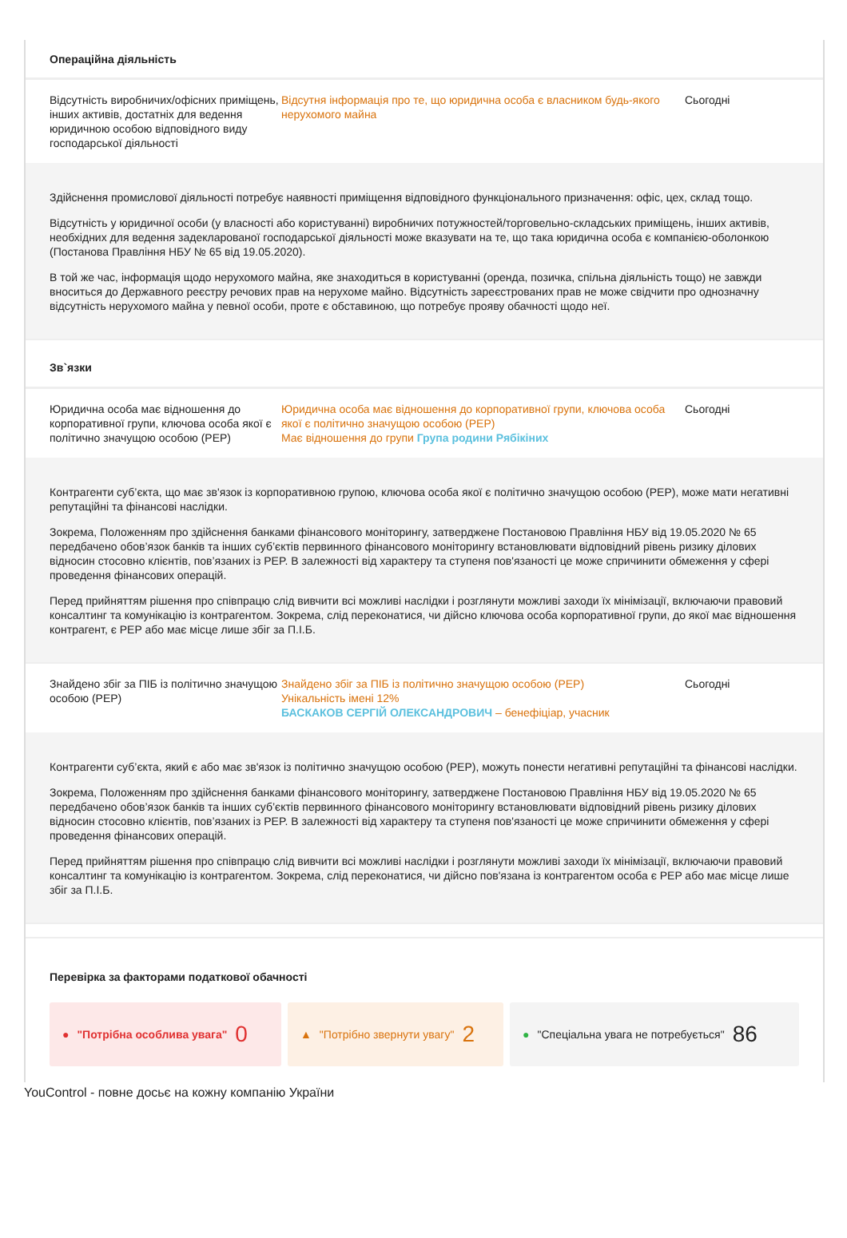Операційна діяльність
Відсутність виробничих/офісних приміщень, інших активів, достатніх для ведення юридичною особою відповідного виду господарської діяльності
Відсутня інформація про те, що юридична особа є власником будь-якого нерухомого майна
Сьогодні
Здійснення промислової діяльності потребує наявності приміщення відповідного функціонального призначення: офіс, цех, склад тощо.
Відсутність у юридичної особи (у власності або користуванні) виробничих потужностей/торговельно-складських приміщень, інших активів, необхідних для ведення задекларованої господарської діяльності може вказувати на те, що така юридична особа є компанією-оболонкою (Постанова Правління НБУ № 65 від 19.05.2020).
В той же час, інформація щодо нерухомого майна, яке знаходиться в користуванні (оренда, позичка, спільна діяльність тощо) не завжди вноситься до Державного реєстру речових прав на нерухоме майно. Відсутність зареєстрованих прав не може свідчити про однозначну відсутність нерухомого майна у певної особи, проте є обставиною, що потребує прояву обачності щодо неї.
Зв`язки
Юридична особа має відношення до корпоративної групи, ключова особа якої є політично значущою особою (PEP)
Юридична особа має відношення до корпоративної групи, ключова особа якої є політично значущою особою (PEP)
Має відношення до групи Група родини Рябікіних
Сьогодні
Контрагенти суб’єкта, що має зв'язок із корпоративною групою, ключова особа якої є політично значущою особою (PEP), може мати негативні репутаційні та фінансові наслідки.
Зокрема, Положенням про здійснення банками фінансового моніторингу, затверджене Постановою Правління НБУ від 19.05.2020 № 65 передбачено обов’язок банків та інших суб’єктів первинного фінансового моніторингу встановлювати відповідний рівень ризику ділових відносин стосовно клієнтів, пов’язаних із PEP. В залежності від характеру та ступеня пов'язаності це може спричинити обмеження у сфері проведення фінансових операцій.
Перед прийняттям рішення про співпрацю слід вивчити всі можливі наслідки і розглянути можливі заходи їх мінімізації, включаючи правовий консалтинг та комунікацію із контрагентом. Зокрема, слід переконатися, чи дійсно ключова особа корпоративної групи, до якої має відношення контрагент, є PEP або має місце лише збіг за П.І.Б.
Знайдено збіг за ПІБ із політично значущою особою (PEP)
Знайдено збіг за ПІБ із політично значущою особою (PEP)
Унікальність імені 12%
БАСКАКОВ СЕРГІЙ ОЛЕКСАНДРОВИЧ – бенефіціар, учасник
Сьогодні
Контрагенти суб’єкта, який є або має зв'язок із політично значущою особою (PEP), можуть понести негативні репутаційні та фінансові наслідки.
Зокрема, Положенням про здійснення банками фінансового моніторингу, затверджене Постановою Правління НБУ від 19.05.2020 № 65 передбачено обов’язок банків та інших суб’єктів первинного фінансового моніторингу встановлювати відповідний рівень ризику ділових відносин стосовно клієнтів, пов’язаних із PEP. В залежності від характеру та ступеня пов'язаності це може спричинити обмеження у сфері проведення фінансових операцій.
Перед прийняттям рішення про співпрацю слід вивчити всі можливі наслідки і розглянути можливі заходи їх мінімізації, включаючи правовий консалтинг та комунікацію із контрагентом. Зокрема, слід переконатися, чи дійсно пов'язана із контрагентом особа є PEP або має місце лише збіг за П.І.Б.
Перевірка за факторами податкової обачності
● "Потрібна особлива увага" 0
▲ "Потрібно звернути увагу" 2
● "Спеціальна увага не потребується" 86
YouControl - повне досьє на кожну компанію України